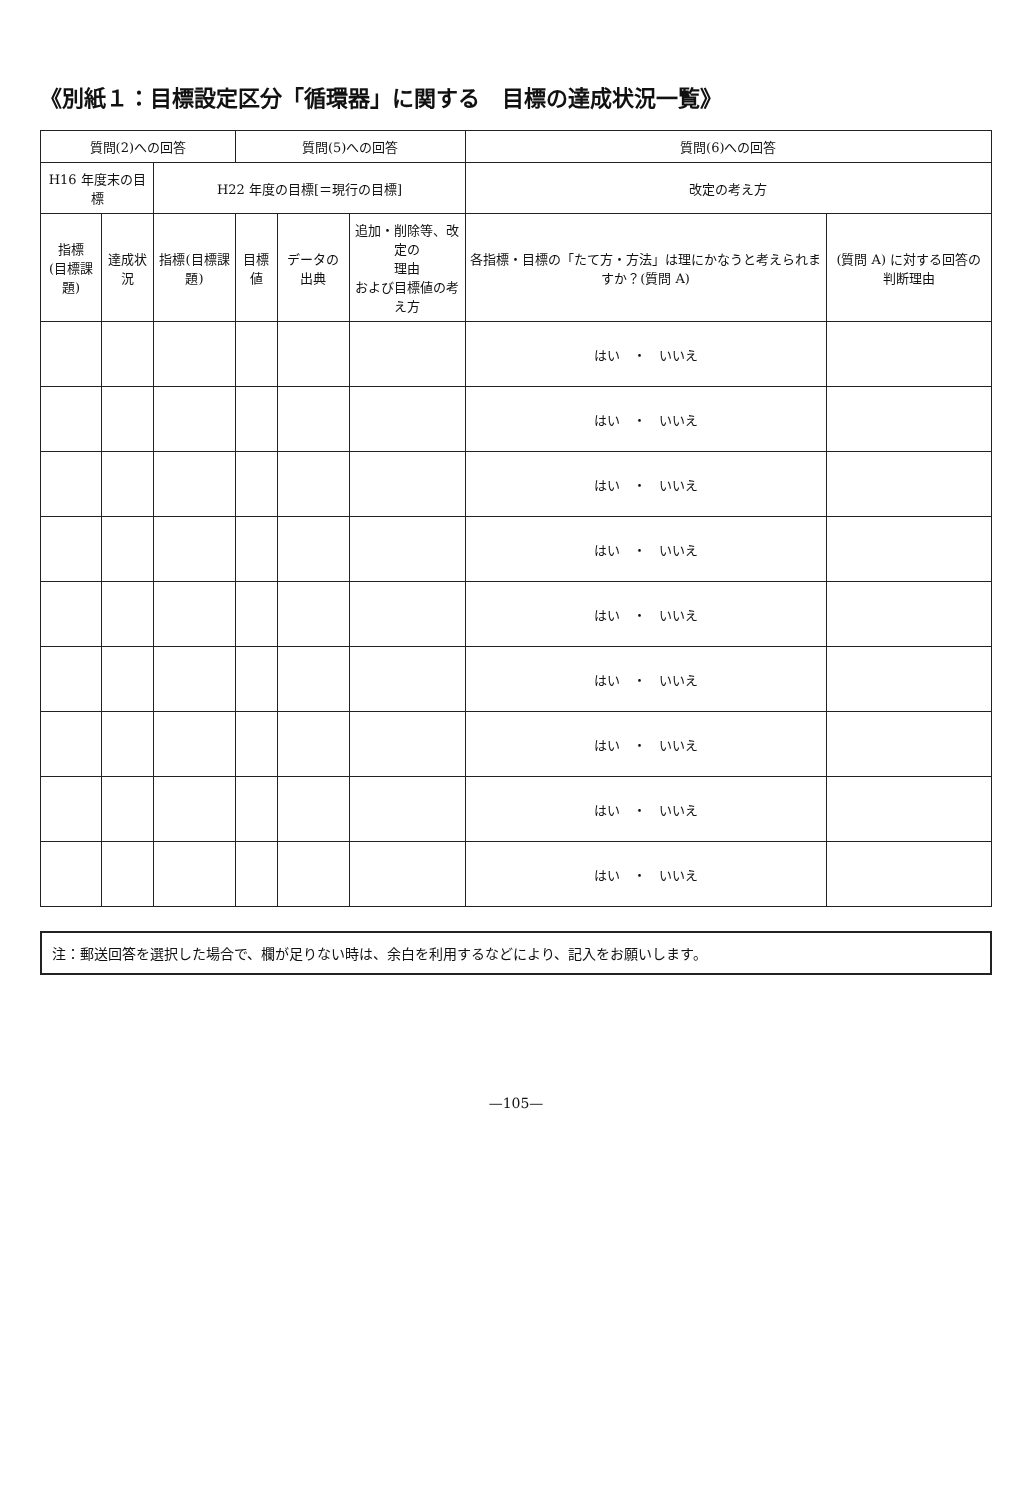《別紙１：目標設定区分「循環器」に関する　目標の達成状況一覧》
| 質問(2)への回答 | | | 質問(5)への回答 | | | 質問(6)への回答 | |
| --- | --- | --- | --- | --- | --- | --- | --- |
| H16 年度末の目標 | | H22 年度の目標[＝現行の目標] | | | | 改定の考え方 | |
| 指標 (目標課題) | 達成状況 | 指標(目標課題) | 目標値 | データの出典 | 追加・削除等、改定の 理由 および目標値の考え方 | 各指標・目標の「たて方・方法」は理にかなうと考えられますか？(質問 A) | (質問 A) に対する回答の判断理由 |
| | | | | | | はい ・ いいえ | |
| | | | | | | はい ・ いいえ | |
| | | | | | | はい ・ いいえ | |
| | | | | | | はい ・ いいえ | |
| | | | | | | はい ・ いいえ | |
| | | | | | | はい ・ いいえ | |
| | | | | | | はい ・ いいえ | |
| | | | | | | はい ・ いいえ | |
| | | | | | | はい ・ いいえ | |
注：郵送回答を選択した場合で、欄が足りない時は、余白を利用するなどにより、記入をお願いします。
—105—